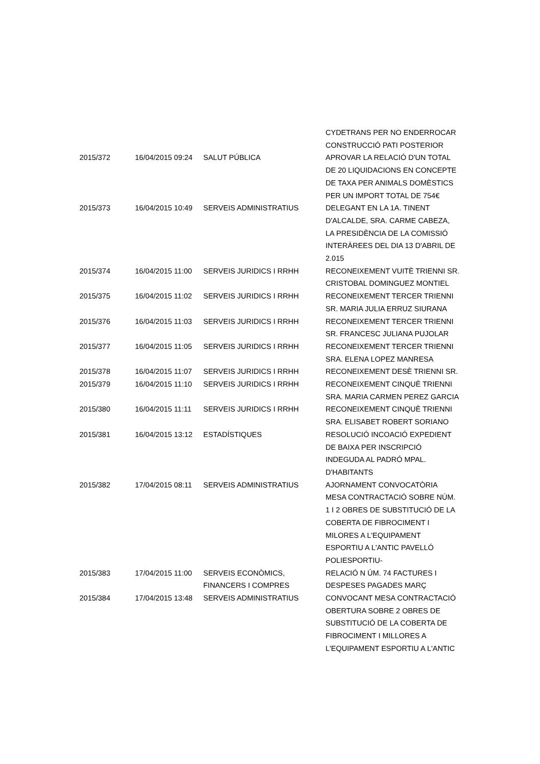| | | | CYDETRANS PER NO ENDERROCAR CONSTRUCCIÓ PATI POSTERIOR |
| 2015/372 | 16/04/2015 09:24 | SALUT PÚBLICA | APROVAR LA RELACIÓ D'UN TOTAL DE 20 LIQUIDACIONS EN CONCEPTE DE TAXA PER ANIMALS DOMÈSTICS PER UN IMPORT TOTAL DE 754€ |
| 2015/373 | 16/04/2015 10:49 | SERVEIS ADMINISTRATIUS | DELEGANT EN LA 1A. TINENT D'ALCALDE, SRA. CARME CABEZA, LA PRESIDÈNCIA DE LA COMISSIÓ INTERÀREES DEL DIA 13 D'ABRIL DE 2.015 |
| 2015/374 | 16/04/2015 11:00 | SERVEIS JURIDICS I RRHH | RECONEIXEMENT VUITÈ TRIENNI SR. CRISTOBAL DOMINGUEZ MONTIEL |
| 2015/375 | 16/04/2015 11:02 | SERVEIS JURIDICS I RRHH | RECONEIXEMENT TERCER TRIENNI SR. MARIA JULIA ERRUZ SIURANA |
| 2015/376 | 16/04/2015 11:03 | SERVEIS JURIDICS I RRHH | RECONEIXEMENT TERCER TRIENNI SR. FRANCESC JULIANA PUJOLAR |
| 2015/377 | 16/04/2015 11:05 | SERVEIS JURIDICS I RRHH | RECONEIXEMENT TERCER TRIENNI SRA. ELENA LOPEZ MANRESA |
| 2015/378 | 16/04/2015 11:07 | SERVEIS JURIDICS I RRHH | RECONEIXEMENT DESÈ TRIENNI SR. |
| 2015/379 | 16/04/2015 11:10 | SERVEIS JURIDICS I RRHH | RECONEIXEMENT CINQUÈ TRIENNI SRA. MARIA CARMEN PEREZ GARCIA |
| 2015/380 | 16/04/2015 11:11 | SERVEIS JURIDICS I RRHH | RECONEIXEMENT CINQUÈ TRIENNI SRA. ELISABET ROBERT SORIANO |
| 2015/381 | 16/04/2015 13:12 | ESTADÍSTIQUES | RESOLUCIÓ INCOACIÓ EXPEDIENT DE BAIXA PER INSCRIPCIÓ INDEGUDA AL PADRÓ MPAL. D'HABITANTS |
| 2015/382 | 17/04/2015 08:11 | SERVEIS ADMINISTRATIUS | AJORNAMENT CONVOCATÒRIA MESA CONTRACTACIÓ SOBRE NÚM. 1 I 2 OBRES DE SUBSTITUCIÓ DE LA COBERTA DE FIBROCIMENT I MILORES A L'EQUIPAMENT ESPORTIU A L'ANTIC PAVELLÓ POLIESPORTIU- |
| 2015/383 | 17/04/2015 11:00 | SERVEIS ECONÒMICS, FINANCERS I COMPRES | RELACIÓ N ÚM. 74 FACTURES I DESPESES PAGADES MARÇ |
| 2015/384 | 17/04/2015 13:48 | SERVEIS ADMINISTRATIUS | CONVOCANT MESA CONTRACTACIÓ OBERTURA SOBRE 2 OBRES DE SUBSTITUCIÓ DE LA COBERTA DE FIBROCIMENT I MILLORES A L'EQUIPAMENT ESPORTIU A L'ANTIC |